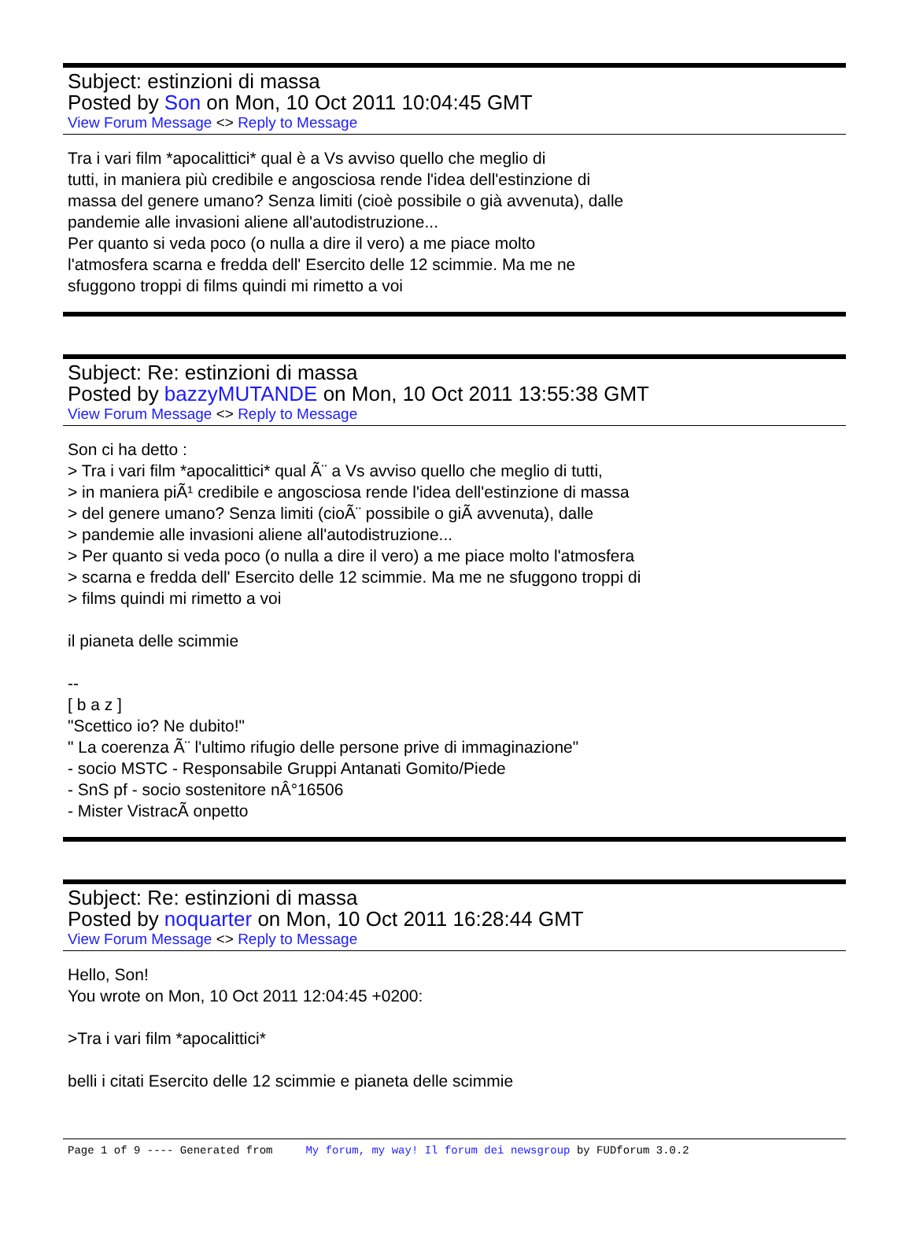Subject: estinzioni di massa
Posted by Son on Mon, 10 Oct 2011 10:04:45 GMT
View Forum Message <> Reply to Message
Tra i vari film *apocalittici* qual è a Vs avviso quello che meglio di
tutti, in maniera più credibile e angosciosa rende l'idea dell'estinzione di
massa del genere umano? Senza limiti (cioè possibile o già avvenuta), dalle
pandemie alle invasioni aliene all'autodistruzione...
Per quanto si veda poco (o nulla a dire il vero) a me piace molto
l'atmosfera scarna e fredda dell' Esercito delle 12 scimmie. Ma me ne
sfuggono troppi di films quindi mi rimetto a voi
Subject: Re: estinzioni di massa
Posted by bazzyMUTANDE on Mon, 10 Oct 2011 13:55:38 GMT
View Forum Message <> Reply to Message
Son ci ha detto :
> Tra i vari film *apocalittici* qual Ã¨ a Vs avviso quello che meglio di tutti,
> in maniera piÃ¹ credibile e angosciosa rende l'idea dell'estinzione di massa
> del genere umano? Senza limiti (cioÃ¨ possibile o giÃ avvenuta), dalle
> pandemie alle invasioni aliene all'autodistruzione...
> Per quanto si veda poco (o nulla a dire il vero) a me piace molto l'atmosfera
> scarna e fredda dell' Esercito delle 12 scimmie. Ma me ne sfuggono troppi di
> films quindi mi rimetto a voi
il pianeta delle scimmie
--
[ b a z ]
"Scettico io? Ne dubito!"
" La coerenza Ã¨ l'ultimo rifugio delle persone prive di immaginazione"
- socio MSTC - Responsabile Gruppi Antanati Gomito/Piede
- SnS pf - socio sostenitore nÂ°16506
- Mister VistracÃ onpetto
Subject: Re: estinzioni di massa
Posted by noquarter on Mon, 10 Oct 2011 16:28:44 GMT
View Forum Message <> Reply to Message
Hello, Son!
You wrote on Mon, 10 Oct 2011 12:04:45 +0200:
>Tra i vari film *apocalittici*
belli i citati Esercito delle 12 scimmie e pianeta delle scimmie
Page 1 of 9 ---- Generated from My forum, my way! Il forum dei newsgroup by FUDforum 3.0.2